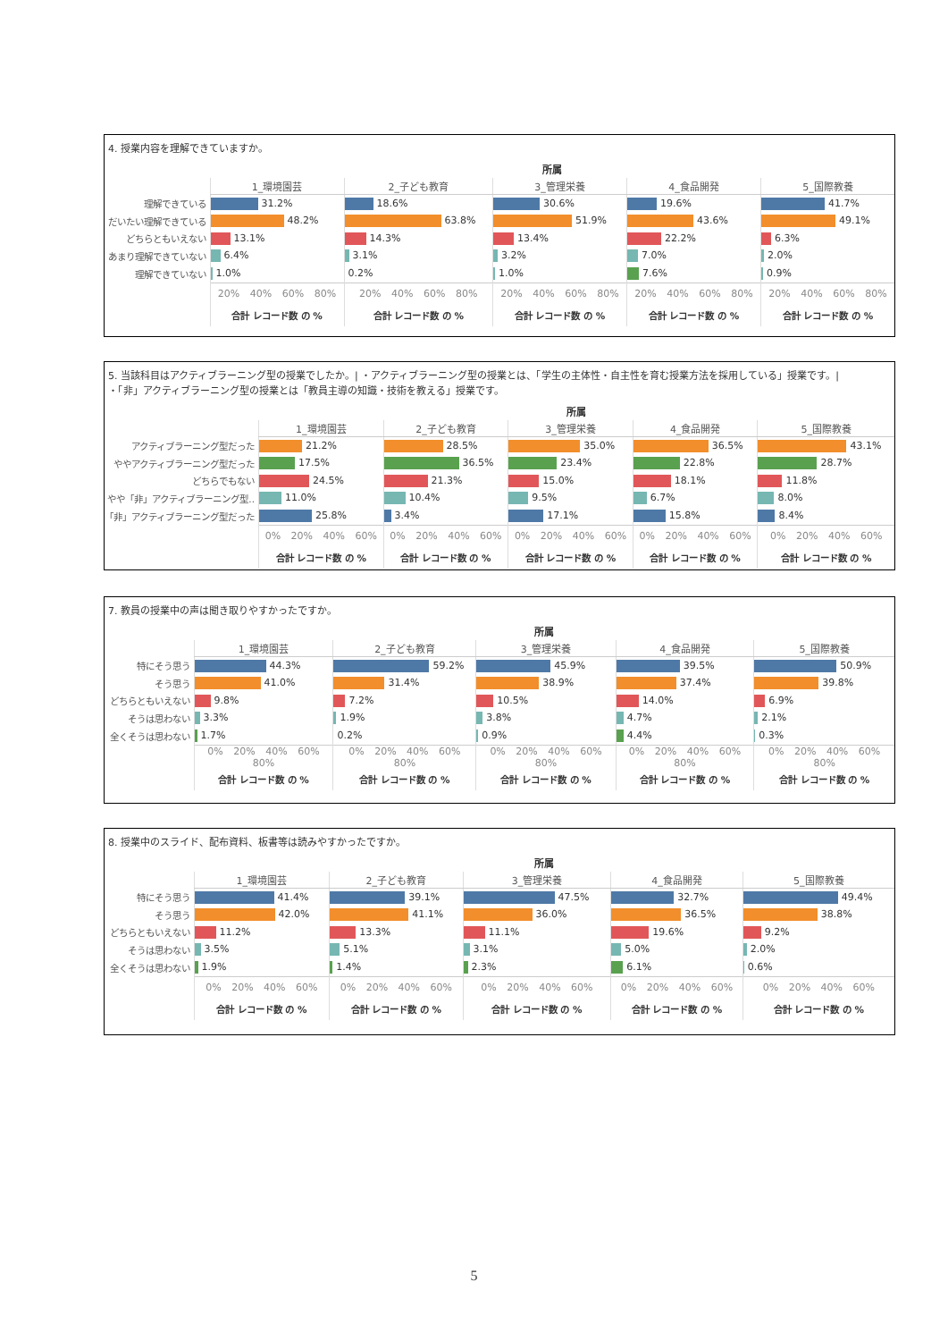4. 授業内容を理解できていますか。
| | 所属 | | | | |
| | 1_環境園芸 | 2_子ども教育 | 3_管理栄養 | 4_食品開発 | 5_国際教養 |
| 理解できている | 31.2% | 18.6% | 30.6% | 19.6% | 41.7% |
| だいたい理解できている | 48.2% | 63.8% | 51.9% | 43.6% | 49.1% |
| どちらともいえない | 13.1% | 14.3% | 13.4% | 22.2% | 6.3% |
| あまり理解できていない | 6.4% | 3.1% | 3.2% | 7.0% | 2.0% |
| 理解できていない | 1.0% | 0.2% | 1.0% | 7.6% | 0.9% |
| | 20% 40% 60% 80% | 20% 40% 60% 80% | 20% 40% 60% 80% | 20% 40% 60% 80% | 20% 40% 60% 80% |
| | 合計 レコード数 の % | 合計 レコード数 の % | 合計 レコード数 の % | 合計 レコード数 の % | 合計 レコード数 の % |
5. 当該科目はアクティブラーニング型の授業でしたか。| ・アクティブラーニング型の授業とは、「学生の主体性・自主性を育む授業方法を採用している」授業です。|
・「非」アクティブラーニング型の授業とは「教員主導の知識・技術を教える」授業です。
| | 所属 | | | | |
| | 1_環境園芸 | 2_子ども教育 | 3_管理栄養 | 4_食品開発 | 5_国際教養 |
| アクティブラーニング型だった | 21.2% | 28.5% | 35.0% | 36.5% | 43.1% |
| ややアクティブラーニング型だった | 17.5% | 36.5% | 23.4% | 22.8% | 28.7% |
| どちらでもない | 24.5% | 21.3% | 15.0% | 18.1% | 11.8% |
| やや「非」アクティブラーニング型.. | 11.0% | 10.4% | 9.5% | 6.7% | 8.0% |
| 「非」アクティブラーニング型だった | 25.8% | 3.4% | 17.1% | 15.8% | 8.4% |
| | 0% 20% 40% 60% | 0% 20% 40% 60% | 0% 20% 40% 60% | 0% 20% 40% 60% | 0% 20% 40% 60% |
| | 合計 レコード数 の % | 合計 レコード数 の % | 合計 レコード数 の % | 合計 レコード数 の % | 合計 レコード数 の % |
7. 教員の授業中の声は聞き取りやすかったですか。
| | 所属 | | | | |
| | 1_環境園芸 | 2_子ども教育 | 3_管理栄養 | 4_食品開発 | 5_国際教養 |
| 特にそう思う | 44.3% | 59.2% | 45.9% | 39.5% | 50.9% |
| そう思う | 41.0% | 31.4% | 38.9% | 37.4% | 39.8% |
| どちらともいえない | 9.8% | 7.2% | 10.5% | 14.0% | 6.9% |
| そうは思わない | 3.3% | 1.9% | 3.8% | 4.7% | 2.1% |
| 全くそうは思わない | 1.7% | 0.2% | 0.9% | 4.4% | 0.3% |
| | 0% 20% 40% 60% 80% | 0% 20% 40% 60% 80% | 0% 20% 40% 60% 80% | 0% 20% 40% 60% 80% | 0% 20% 40% 60% 80% |
| | 合計 レコード数 の % | 合計 レコード数 の % | 合計 レコード数 の % | 合計 レコード数 の % | 合計 レコード数 の % |
8. 授業中のスライド、配布資料、板書等は読みやすかったですか。
| | 所属 | | | | |
| | 1_環境園芸 | 2_子ども教育 | 3_管理栄養 | 4_食品開発 | 5_国際教養 |
| 特にそう思う | 41.4% | 39.1% | 47.5% | 32.7% | 49.4% |
| そう思う | 42.0% | 41.1% | 36.0% | 36.5% | 38.8% |
| どちらともいえない | 11.2% | 13.3% | 11.1% | 19.6% | 9.2% |
| そうは思わない | 3.5% | 5.1% | 3.1% | 5.0% | 2.0% |
| 全くそうは思わない | 1.9% | 1.4% | 2.3% | 6.1% | 0.6% |
| | 0% 20% 40% 60% | 0% 20% 40% 60% | 0% 20% 40% 60% | 0% 20% 40% 60% | 0% 20% 40% 60% |
| | 合計 レコード数 の % | 合計 レコード数 の % | 合計 レコード数 の % | 合計 レコード数 の % | 合計 レコード数 の % |
5